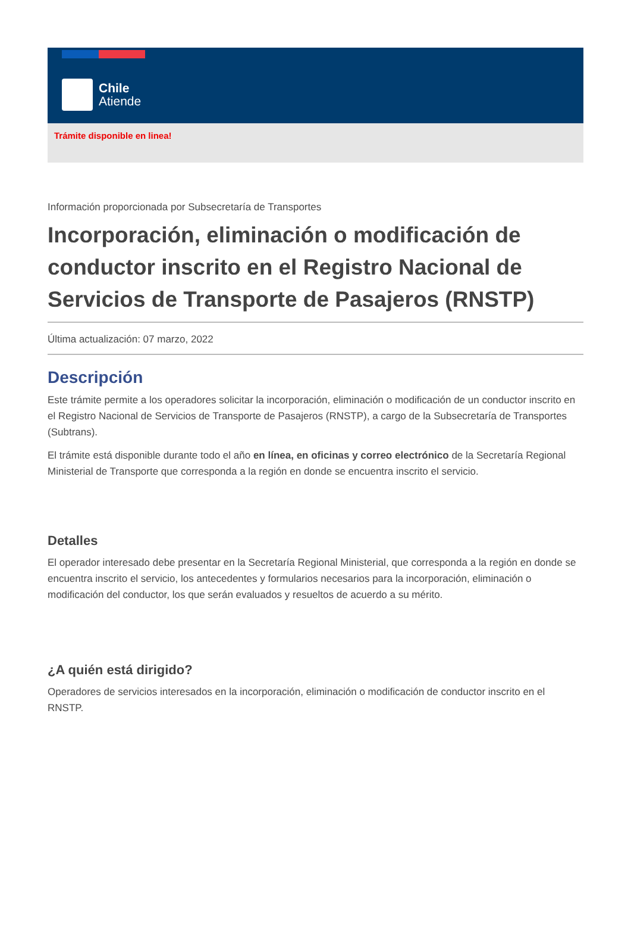Chile
Atiende
Trámite disponible en linea!
Información proporcionada por Subsecretaría de Transportes
Incorporación, eliminación o modificación de conductor inscrito en el Registro Nacional de Servicios de Transporte de Pasajeros (RNSTP)
Última actualización: 07 marzo, 2022
Descripción
Este trámite permite a los operadores solicitar la incorporación, eliminación o modificación de un conductor inscrito en el Registro Nacional de Servicios de Transporte de Pasajeros (RNSTP), a cargo de la Subsecretaría de Transportes (Subtrans).
El trámite está disponible durante todo el año en línea, en oficinas y correo electrónico de la Secretaría Regional Ministerial de Transporte que corresponda a la región en donde se encuentra inscrito el servicio.
Detalles
El operador interesado debe presentar en la Secretaría Regional Ministerial, que corresponda a la región en donde se encuentra inscrito el servicio, los antecedentes y formularios necesarios para la incorporación, eliminación o modificación del conductor, los que serán evaluados y resueltos de acuerdo a su mérito.
¿A quién está dirigido?
Operadores de servicios interesados en la incorporación, eliminación o modificación de conductor inscrito en el RNSTP.